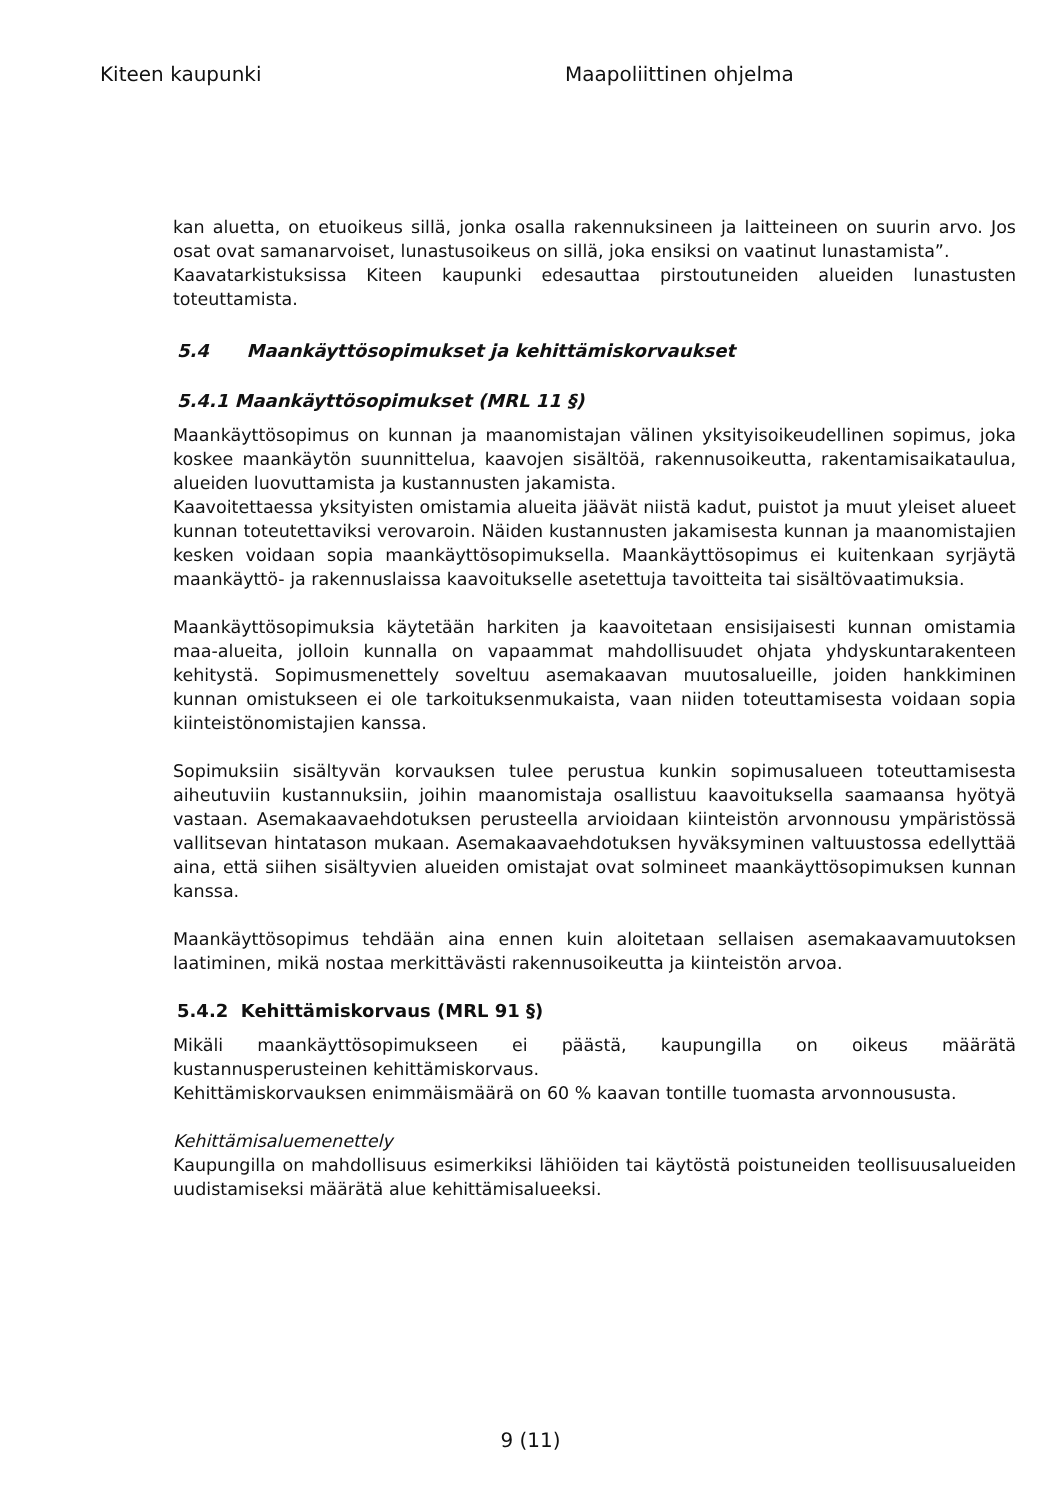Kiteen kaupunki Maapoliittinen ohjelma
kan aluetta, on etuoikeus sillä, jonka osalla rakennuksineen ja laitteineen on suurin arvo. Jos osat ovat samanarvoiset, lunastusoikeus on sillä, joka ensiksi on vaatinut lunastamista”.
Kaavatarkistuksissa Kiteen kaupunki edesauttaa pirstoutuneiden alueiden lunastusten toteuttamista.
5.4 Maankäyttösopimukset ja kehittämiskorvaukset
5.4.1 Maankäyttösopimukset (MRL 11 §)
Maankäyttösopimus on kunnan ja maanomistajan välinen yksityisoikeudellinen sopimus, joka koskee maankäytön suunnittelua, kaavojen sisältöä, rakennusoikeutta, rakentamisaikataulua, alueiden luovuttamista ja kustannusten jakamista.
Kaavoitettaessa yksityisten omistamia alueita jäävät niistä kadut, puistot ja muut yleiset alueet kunnan toteutettaviksi verovaroin. Näiden kustannusten jakamisesta kunnan ja maanomistajien kesken voidaan sopia maankäyttösopimuksella. Maankäyttösopimus ei kuitenkaan syrjäytä maankäyttö- ja rakennuslaissa kaavoitukselle asetettuja tavoitteita tai sisältövaatimuksia.
Maankäyttösopimuksia käytetään harkiten ja kaavoitetaan ensisijaisesti kunnan omistamia maa-alueita, jolloin kunnalla on vapaammat mahdollisuudet ohjata yhdyskuntarakenteen kehitystä. Sopimusmenettely soveltuu asemakaavan muutosalueille, joiden hankkiminen kunnan omistukseen ei ole tarkoituksenmukaista, vaan niiden toteuttamisesta voidaan sopia kiinteistönomistajien kanssa.
Sopimuksiin sisältyvän korvauksen tulee perustua kunkin sopimusalueen toteuttamisesta aiheutuviin kustannuksiin, joihin maanomistaja osallistuu kaavoituksella saamaansa hyötyä vastaan. Asemakaavaehdotuksen perusteella arvioidaan kiinteistön arvonnousu ympäristössä vallitsevan hintatason mukaan. Asemakaavaehdotuksen hyväksyminen valtuustossa edellyttää aina, että siihen sisältyvien alueiden omistajat ovat solmineet maankäyttösopimuksen kunnan kanssa.
Maankäyttösopimus tehdään aina ennen kuin aloitetaan sellaisen asemakaavamuutoksen laatiminen, mikä nostaa merkittävästi rakennusoikeutta ja kiinteistön arvoa.
5.4.2 Kehittämiskorvaus (MRL 91 §)
Mikäli maankäyttösopimukseen ei päästä, kaupungilla on oikeus määrätä kustannusperusteinen kehittämiskorvaus.
Kehittämiskorvauksen enimmäismäärä on 60 % kaavan tontille tuomasta arvonnoususta.
Kehittämisaluemenettely
Kaupungilla on mahdollisuus esimerkiksi lähiöiden tai käytöstä poistuneiden teollisuusalueiden uudistamiseksi määrätä alue kehittämisalueeksi.
9 (11)